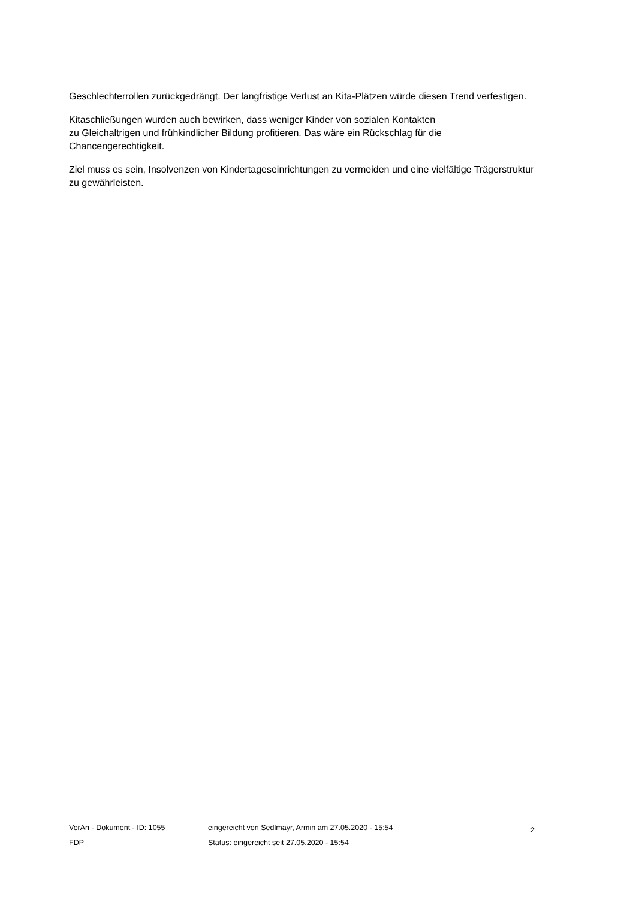Geschlechterrollen zurückgedrängt. Der langfristige Verlust an Kita-Plätzen würde diesen Trend verfestigen.
Kitaschließungen wurden auch bewirken, dass weniger Kinder von sozialen Kontakten
zu Gleichaltrigen und frühkindlicher Bildung profitieren. Das wäre ein Rückschlag für die Chancengerechtigkeit.
Ziel muss es sein, Insolvenzen von Kindertageseinrichtungen zu vermeiden und eine vielfältige Trägerstruktur zu gewährleisten.
VorAn - Dokument - ID: 1055 eingereicht von Sedlmayr, Armin am 27.05.2020 - 15:54
2
FDP Status: eingereicht seit 27.05.2020 - 15:54